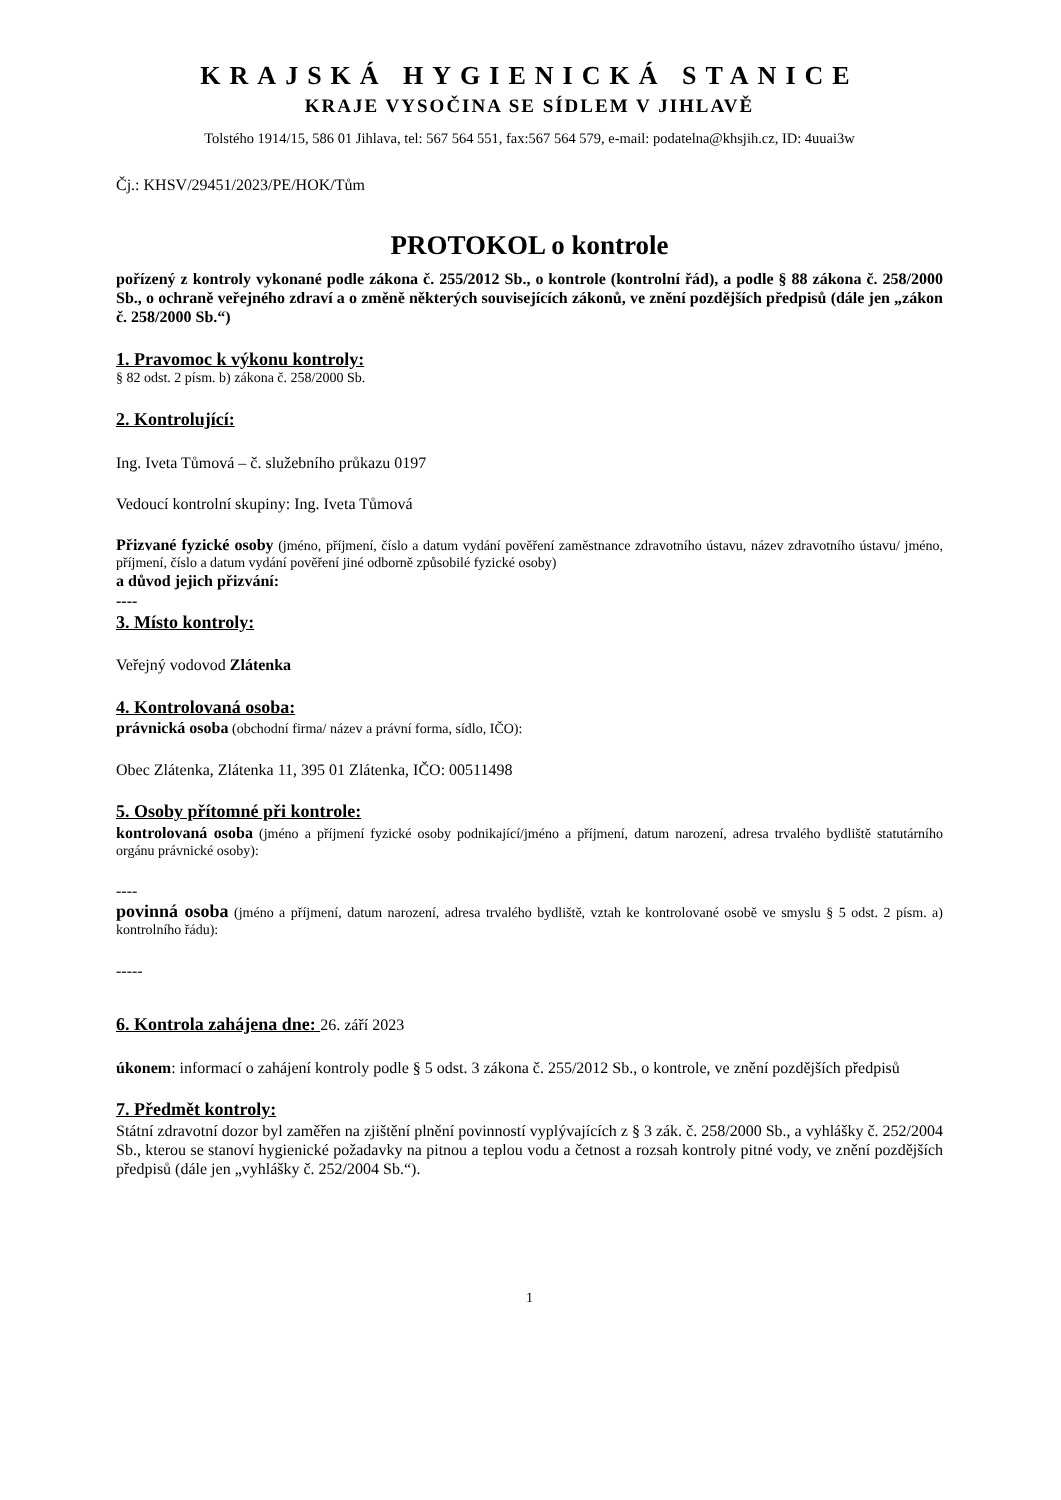KRAJSKÁ HYGIENICKÁ STANICE
KRAJE VYSOČINA SE SÍDLEM V JIHLAVĚ
Tolstého 1914/15, 586 01 Jihlava, tel: 567 564 551, fax:567 564 579, e-mail: podatelna@khsjih.cz, ID: 4uuai3w
Čj.: KHSV/29451/2023/PE/HOK/Tům
PROTOKOL o kontrole
pořízený z kontroly vykonané podle zákona č. 255/2012 Sb., o kontrole (kontrolní řád), a podle § 88 zákona č. 258/2000 Sb., o ochraně veřejného zdraví a o změně některých souvisejících zákonů, ve znění pozdějších předpisů (dále jen „zákon č. 258/2000 Sb.“)
1. Pravomoc k výkonu kontroly:
§ 82 odst. 2 písm. b) zákona č. 258/2000 Sb.
2. Kontrolující:
Ing. Iveta Tůmová – č. služebního průkazu 0197
Vedoucí kontrolní skupiny: Ing. Iveta Tůmová
Přizvané fyzické osoby (jméno, příjmení, číslo a datum vydání pověření zaměstnance zdravotního ústavu, název zdravotního ústavu/ jméno, příjmení, číslo a datum vydání pověření jiné odborně způsobilé fyzické osoby)
a důvod jejich přizvání:
----
3. Místo kontroly:
Veřejný vodovod Zlátenka
4. Kontrolovaná osoba:
právnická osoba (obchodní firma/ název a právní forma, sídlo, IČO):
Obec Zlátenka, Zlátenka 11, 395 01 Zlátenka, IČO: 00511498
5. Osoby přítomné při kontrole:
kontrolovaná osoba (jméno a příjmení fyzické osoby podnikající/jméno a příjmení, datum narození, adresa trvalého bydliště statutárního orgánu právnické osoby):
----
povinná osoba (jméno a příjmení, datum narození, adresa trvalého bydliště, vztah ke kontrolované osobě ve smyslu § 5 odst. 2 písm. a) kontrolního řádu):
-----
6. Kontrola zahájena dne: 26. září 2023
úkonem: informací o zahájení kontroly podle § 5 odst. 3 zákona č. 255/2012 Sb., o kontrole, ve znění pozdějších předpisů
7. Předmět kontroly:
Státní zdravotní dozor byl zaměřen na zjištění plnění povinností vyplývajících z § 3 zák. č. 258/2000 Sb., a vyhlášky č. 252/2004 Sb., kterou se stanoví hygienické požadavky na pitnou a teplou vodu a četnost a rozsah kontroly pitné vody, ve znění pozdějších předpisů (dále jen „vyhlášky č. 252/2004 Sb.“).
1